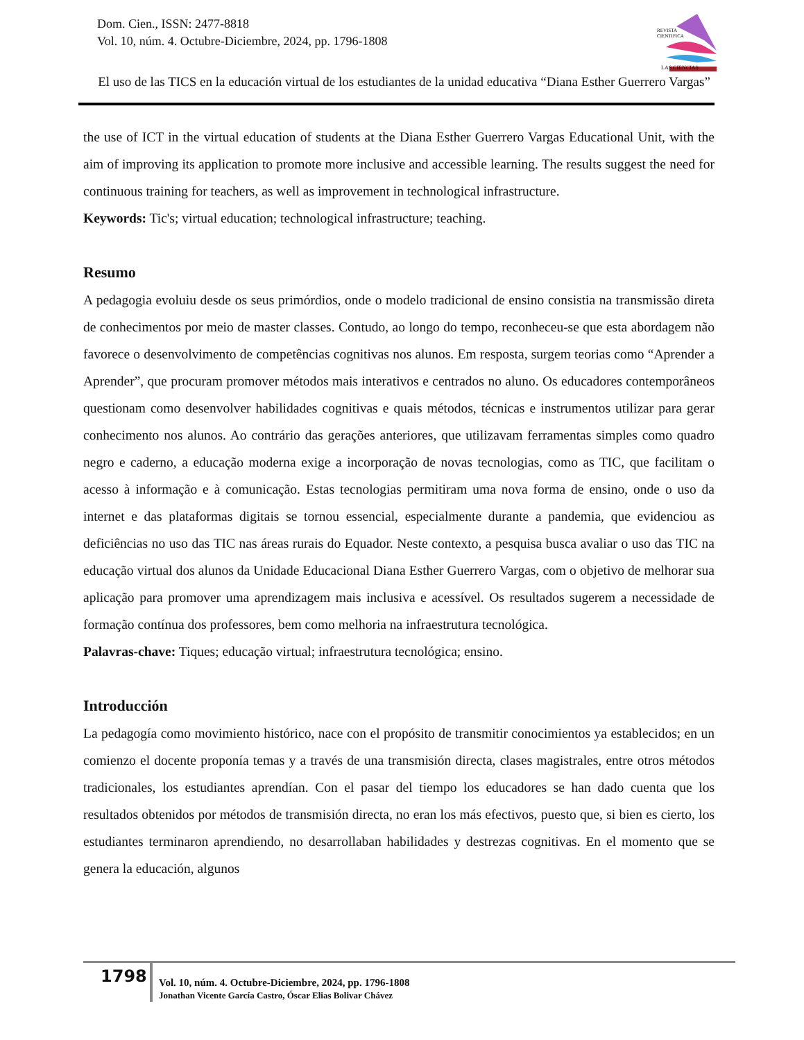Dom. Cien., ISSN: 2477-8818
Vol. 10, núm. 4. Octubre-Diciembre, 2024, pp. 1796-1808
REVISTA
CIENTIFICA
LAS CIENCIAS
El uso de las TICS en la educación virtual de los estudiantes de la unidad educativa “Diana Esther Guerrero Vargas”
the use of ICT in the virtual education of students at the Diana Esther Guerrero Vargas Educational Unit, with the aim of improving its application to promote more inclusive and accessible learning. The results suggest the need for continuous training for teachers, as well as improvement in technological infrastructure.
Keywords: Tic's; virtual education; technological infrastructure; teaching.
Resumo
A pedagogia evoluiu desde os seus primórdios, onde o modelo tradicional de ensino consistia na transmissão direta de conhecimentos por meio de master classes. Contudo, ao longo do tempo, reconheceu-se que esta abordagem não favorece o desenvolvimento de competências cognitivas nos alunos. Em resposta, surgem teorias como “Aprender a Aprender”, que procuram promover métodos mais interativos e centrados no aluno. Os educadores contemporâneos questionam como desenvolver habilidades cognitivas e quais métodos, técnicas e instrumentos utilizar para gerar conhecimento nos alunos. Ao contrário das gerações anteriores, que utilizavam ferramentas simples como quadro negro e caderno, a educação moderna exige a incorporação de novas tecnologias, como as TIC, que facilitam o acesso à informação e à comunicação. Estas tecnologias permitiram uma nova forma de ensino, onde o uso da internet e das plataformas digitais se tornou essencial, especialmente durante a pandemia, que evidenciou as deficiências no uso das TIC nas áreas rurais do Equador. Neste contexto, a pesquisa busca avaliar o uso das TIC na educação virtual dos alunos da Unidade Educacional Diana Esther Guerrero Vargas, com o objetivo de melhorar sua aplicação para promover uma aprendizagem mais inclusiva e acessível. Os resultados sugerem a necessidade de formação contínua dos professores, bem como melhoria na infraestrutura tecnológica.
Palavras-chave: Tiques; educação virtual; infraestrutura tecnológica; ensino.
Introducción
La pedagogía como movimiento histórico, nace con el propósito de transmitir conocimientos ya establecidos; en un comienzo el docente proponía temas y a través de una transmisión directa, clases magistrales, entre otros métodos tradicionales, los estudiantes aprendían. Con el pasar del tiempo los educadores se han dado cuenta que los resultados obtenidos por métodos de transmisión directa, no eran los más efectivos, puesto que, si bien es cierto, los estudiantes terminaron aprendiendo, no desarrollaban habilidades y destrezas cognitivas. En el momento que se genera la educación, algunos
1798
Vol. 10, núm. 4. Octubre-Diciembre, 2024, pp. 1796-1808
Jonathan Vicente García Castro, Óscar Elias Bolivar Chávez